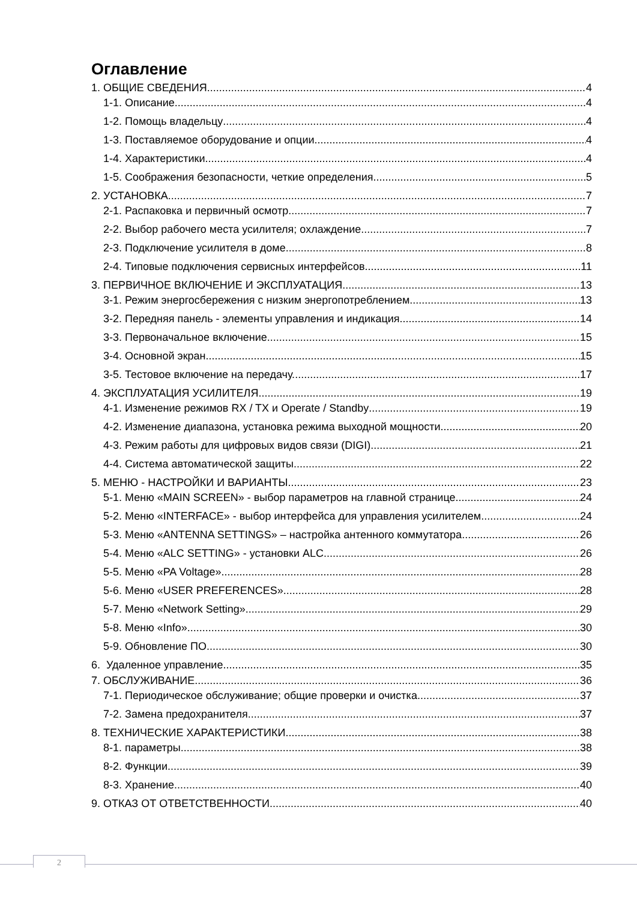Оглавление
1. ОБЩИЕ СВЕДЕНИЯ 4
1-1. Описание 4
1-2. Помощь владельцу 4
1-3. Поставляемое оборудование и опции 4
1-4. Характеристики 4
1-5. Соображения безопасности, четкие определения 5
2. УСТАНОВКА 7
2-1. Распаковка и первичный осмотр 7
2-2. Выбор рабочего места усилителя; охлаждение. 7
2-3. Подключение усилителя в доме. 8
2-4. Типовые подключения сервисных интерфейсов 11
3. ПЕРВИЧНОЕ ВКЛЮЧЕНИЕ И ЭКСПЛУАТАЦИЯ 13
3-1. Режим энергосбережения с низким энергопотреблением 13
3-2. Передняя панель - элементы управления и индикация 14
3-3. Первоначальное включение 15
3-4. Основной экран 15
3-5. Тестовое включение на передачу. 17
4. ЭКСПЛУАТАЦИЯ УСИЛИТЕЛЯ. 19
4-1. Изменение режимов RX / TX и Operate / Standby 19
4-2. Изменение диапазона, установка режима выходной мощности 20
4-3. Режим работы для цифровых видов связи (DIGI) 21
4-4. Система автоматической защиты 22
5. МЕНЮ - НАСТРОЙКИ И ВАРИАНТЫ 23
5-1. Меню «MAIN SCREEN» - выбор параметров на главной странице 24
5-2. Меню «INTERFACE» - выбор интерфейса для управления усилителем. 24
5-3. Меню «ANTENNA SETTINGS» – настройка антенного коммутатора 26
5-4. Меню «ALC SETTING» - установки ALC. 26
5-5. Меню «PA Voltage» 28
5-6. Меню «USER PREFERENCES» 28
5-7. Меню «Network Setting» 29
5-8. Меню «Info» 30
5-9. Обновление ПО. 30
6. Удаленное управление 35
7. ОБСЛУЖИВАНИЕ 36
7-1. Периодическое обслуживание; общие проверки и очистка 37
7-2. Замена предохранителя 37
8. ТЕХНИЧЕСКИЕ ХАРАКТЕРИСТИКИ 38
8-1. параметры 38
8-2. Функции 39
8-3. Хранение 40
9. ОТКАЗ ОТ ОТВЕТСТВЕННОСТИ 40
2